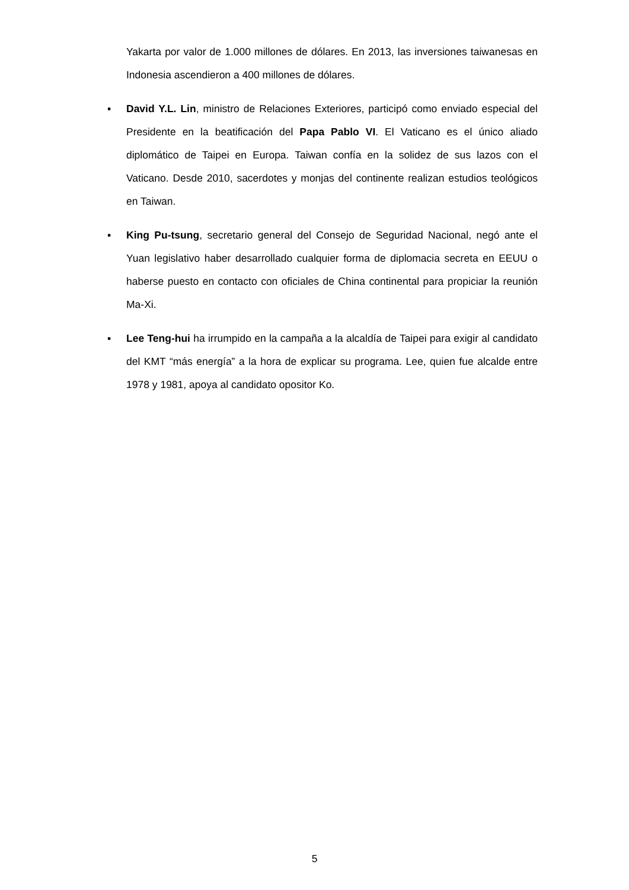Yakarta por valor de 1.000 millones de dólares. En 2013, las inversiones taiwanesas en Indonesia ascendieron a 400 millones de dólares.
▪ David Y.L. Lin, ministro de Relaciones Exteriores, participó como enviado especial del Presidente en la beatificación del Papa Pablo VI. El Vaticano es el único aliado diplomático de Taipei en Europa. Taiwan confía en la solidez de sus lazos con el Vaticano. Desde 2010, sacerdotes y monjas del continente realizan estudios teológicos en Taiwan.
▪ King Pu-tsung, secretario general del Consejo de Seguridad Nacional, negó ante el Yuan legislativo haber desarrollado cualquier forma de diplomacia secreta en EEUU o haberse puesto en contacto con oficiales de China continental para propiciar la reunión Ma-Xi.
▪ Lee Teng-hui ha irrumpido en la campaña a la alcaldía de Taipei para exigir al candidato del KMT “más energía” a la hora de explicar su programa. Lee, quien fue alcalde entre 1978 y 1981, apoya al candidato opositor Ko.
5